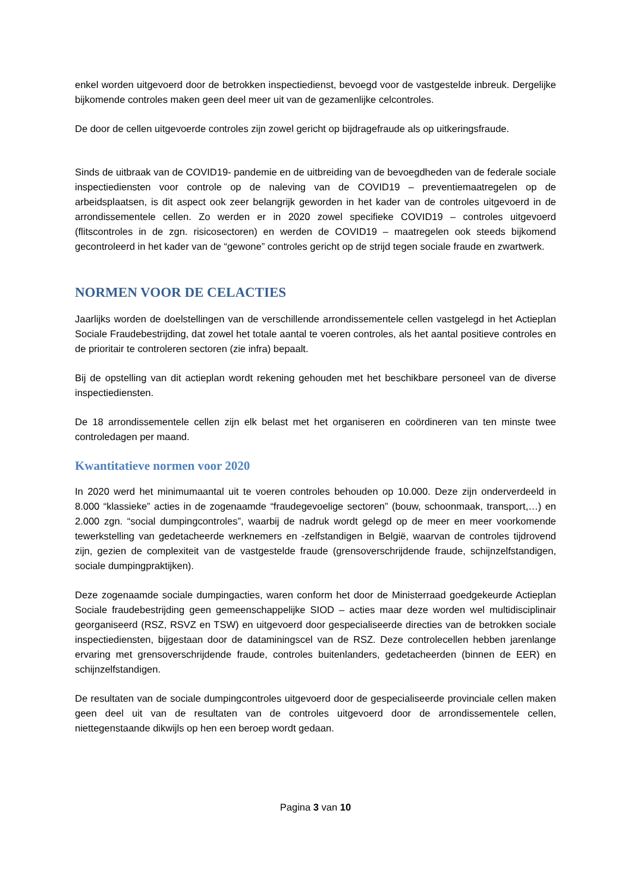enkel worden uitgevoerd door de betrokken inspectiedienst, bevoegd voor de vastgestelde inbreuk. Dergelijke bijkomende controles maken geen deel meer uit van de gezamenlijke celcontroles.
De door de cellen uitgevoerde controles zijn zowel gericht op bijdragefraude als op uitkeringsfraude.
Sinds de uitbraak van de COVID19- pandemie en de uitbreiding van de bevoegdheden van de federale sociale inspectiediensten voor controle op de naleving van de COVID19 – preventiemaatregelen op de arbeidsplaatsen, is dit aspect ook zeer belangrijk geworden in het kader van de controles uitgevoerd in de arrondissementele cellen. Zo werden er in 2020 zowel specifieke COVID19 – controles uitgevoerd (flitscontroles in de zgn. risicosectoren) en werden de COVID19 – maatregelen ook steeds bijkomend gecontroleerd in het kader van de “gewone” controles gericht op de strijd tegen sociale fraude en zwartwerk.
NORMEN VOOR DE CELACTIES
Jaarlijks worden de doelstellingen van de verschillende arrondissementele cellen vastgelegd in het Actieplan Sociale Fraudebestrijding, dat zowel het totale aantal te voeren controles, als het aantal positieve controles en de prioritair te controleren sectoren (zie infra) bepaalt.
Bij de opstelling van dit actieplan wordt rekening gehouden met het beschikbare personeel van de diverse inspectiediensten.
De 18 arrondissementele cellen zijn elk belast met het organiseren en coördineren van ten minste twee controledagen per maand.
Kwantitatieve normen voor 2020
In 2020 werd het minimumaantal uit te voeren controles behouden op 10.000. Deze zijn onderverdeeld in 8.000 “klassieke” acties in de zogenaamde “fraudegevoelige sectoren” (bouw, schoonmaak, transport,…) en 2.000 zgn. “social dumpingcontroles”, waarbij de nadruk wordt gelegd op de meer en meer voorkomende tewerkstelling van gedetacheerde werknemers en -zelfstandigen in België, waarvan de controles tijdrovend zijn, gezien de complexiteit van de vastgestelde fraude (grensoverschrijdende fraude, schijnzelfstandigen, sociale dumpingpraktijken).
Deze zogenaamde sociale dumpingacties, waren conform het door de Ministerraad goedgekeurde Actieplan Sociale fraudebestrijding geen gemeenschappelijke SIOD – acties maar deze worden wel multidisciplinair georganiseerd (RSZ, RSVZ en TSW) en uitgevoerd door gespecialiseerde directies van de betrokken sociale inspectiediensten, bijgestaan door de dataminingscel van de RSZ. Deze controlecellen hebben jarenlange ervaring met grensoverschrijdende fraude, controles buitenlanders, gedetacheerden (binnen de EER) en schijnzelfstandigen.
De resultaten van de sociale dumpingcontroles uitgevoerd door de gespecialiseerde provinciale cellen maken geen deel uit van de resultaten van de controles uitgevoerd door de arrondissementele cellen, niettegenstaande dikwijls op hen een beroep wordt gedaan.
Pagina 3 van 10